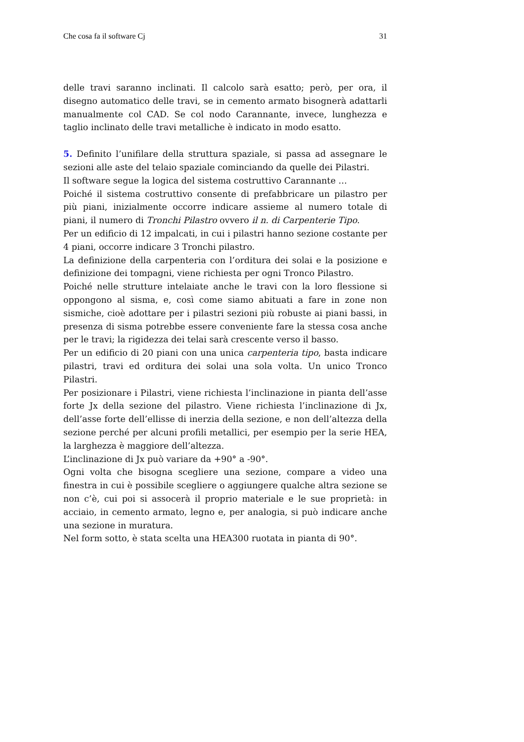Che cosa fa il software Cj 31
delle travi saranno inclinati. Il calcolo sarà esatto; però, per ora, il disegno automatico delle travi, se in cemento armato bisognerà adattarli manualmente col CAD. Se col nodo Carannante, invece, lunghezza e taglio inclinato delle travi metalliche è indicato in modo esatto.
5. Definito l’unifilare della struttura spaziale, si passa ad assegnare le sezioni alle aste del telaio spaziale cominciando da quelle dei Pilastri.
Il software segue la logica del sistema costruttivo Carannante …
Poiché il sistema costruttivo consente di prefabbricare un pilastro per più piani, inizialmente occorre indicare assieme al numero totale di piani, il numero di Tronchi Pilastro ovvero il n. di Carpenterie Tipo.
Per un edificio di 12 impalcati, in cui i pilastri hanno sezione costante per 4 piani, occorre indicare 3 Tronchi pilastro.
La definizione della carpenteria con l’orditura dei solai e la posizione e definizione dei tompagni, viene richiesta per ogni Tronco Pilastro.
Poiché nelle strutture intelaiate anche le travi con la loro flessione si oppongono al sisma, e, così come siamo abituati a fare in zone non sismiche, cioè adottare per i pilastri sezioni più robuste ai piani bassi, in presenza di sisma potrebbe essere conveniente fare la stessa cosa anche per le travi; la rigidezza dei telai sarà crescente verso il basso.
Per un edificio di 20 piani con una unica carpenteria tipo, basta indicare pilastri, travi ed orditura dei solai una sola volta. Un unico Tronco Pilastri.
Per posizionare i Pilastri, viene richiesta l’inclinazione in pianta dell’asse forte Jx della sezione del pilastro. Viene richiesta l’inclinazione di Jx, dell’asse forte dell’ellisse di inerzia della sezione, e non dell’altezza della sezione perché per alcuni profili metallici, per esempio per la serie HEA, la larghezza è maggiore dell’altezza.
L’inclinazione di Jx può variare da +90° a -90°.
Ogni volta che bisogna scegliere una sezione, compare a video una finestra in cui è possibile scegliere o aggiungere qualche altra sezione se non c’è, cui poi si assocerà il proprio materiale e le sue proprietà: in acciaio, in cemento armato, legno e, per analogia, si può indicare anche una sezione in muratura.
Nel form sotto, è stata scelta una HEA300 ruotata in pianta di 90°.